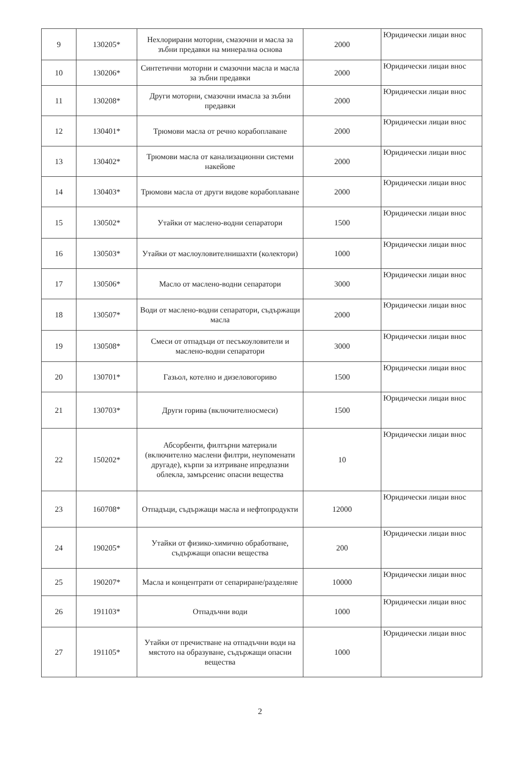| 9 | 130205* | Нехлорирани моторни, смазочни и масла за зъбни предавки на минерална основа | 2000 | Юридически лицаи внос |
| 10 | 130206* | Синтетични моторни и смазочни масла и масла за зъбни предавки | 2000 | Юридически лицаи внос |
| 11 | 130208* | Други моторни, смазочни имасла за зъбни предавки | 2000 | Юридически лицаи внос |
| 12 | 130401* | Трюмови масла от речно корабоплаване | 2000 | Юридически лицаи внос |
| 13 | 130402* | Трюмови масла от канализационни системи накейове | 2000 | Юридически лицаи внос |
| 14 | 130403* | Трюмови масла от други видове корабоплаване | 2000 | Юридически лицаи внос |
| 15 | 130502* | Утайки от маслено-водни сепаратори | 1500 | Юридически лицаи внос |
| 16 | 130503* | Утайки от маслоуловителнишахти (колектори) | 1000 | Юридически лицаи внос |
| 17 | 130506* | Масло от маслено-водни сепаратори | 3000 | Юридически лицаи внос |
| 18 | 130507* | Води от маслено-водни сепаратори, съдържащи масла | 2000 | Юридически лицаи внос |
| 19 | 130508* | Смеси от отпадъци от песъкоуловители и маслено-водни сепаратори | 3000 | Юридически лицаи внос |
| 20 | 130701* | Газьол, котелно и дизеловогориво | 1500 | Юридически лицаи внос |
| 21 | 130703* | Други горива (включителносмеси) | 1500 | Юридически лицаи внос |
| 22 | 150202* | Абсорбенти, филтърни материали (включително маслени филтри, неупоменати другаде), кърпи за изтриване ипредпазни облекла, замърсенис опасни вещества | 10 | Юридически лицаи внос |
| 23 | 160708* | Отпадъци, съдържащи масла и нефтопродукти | 12000 | Юридически лицаи внос |
| 24 | 190205* | Утайки от физико-химично обработване, съдържащи опасни вещества | 200 | Юридически лицаи внос |
| 25 | 190207* | Масла и концентрати от сепариране/разделяне | 10000 | Юридически лицаи внос |
| 26 | 191103* | Отпадъчни води | 1000 | Юридически лицаи внос |
| 27 | 191105* | Утайки от пречистване на отпадъчни води на мястото на образуване, съдържащи опасни вещества | 1000 | Юридически лицаи внос |
2